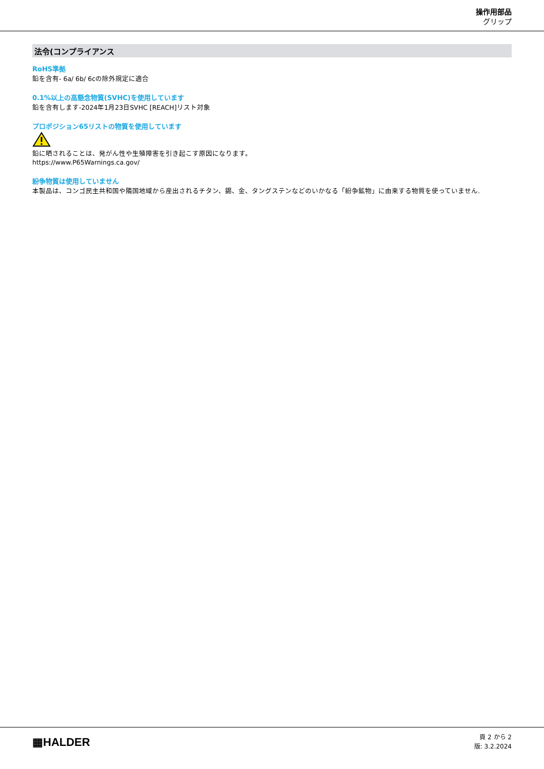操作用部品
グリップ
法令(コンプライアンス
RoHS準拠
鉛を含有- 6a/ 6b/ 6cの除外規定に適合
0.1%以上の高懸念物質(SVHC)を使用しています
鉛を含有します-2024年1月23日SVHC [REACH]リスト対象
プロポジション65リストの物質を使用しています
鉛に晒されることは、発がん性や生殖障害を引き起こす原因になります。
https://www.P65Warnings.ca.gov/
紛争物質は使用していません
本製品は、コンゴ民主共和国や隣国地域から産出されるチタン、錫、金、タングステンなどのいかなる「紛争鉱物」に由来する物質を使っていません.
▦HALDER
頁 2 から 2
版: 3.2.2024